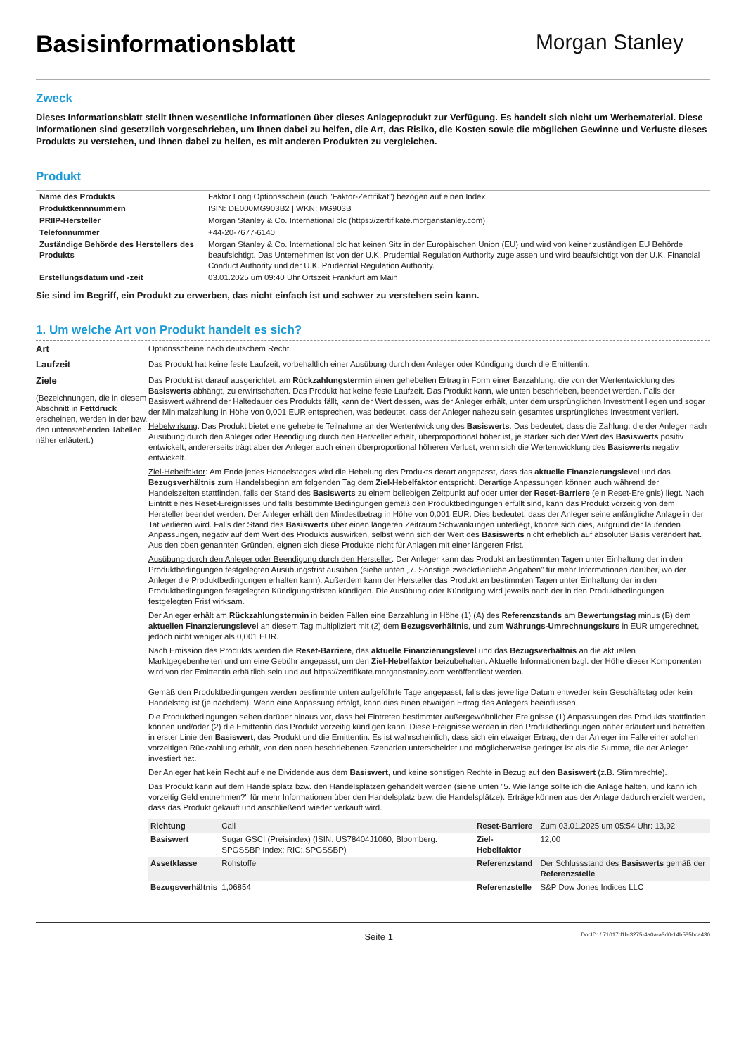Basisinformationsblatt
Morgan Stanley
Zweck
Dieses Informationsblatt stellt Ihnen wesentliche Informationen über dieses Anlageprodukt zur Verfügung. Es handelt sich nicht um Werbematerial. Diese Informationen sind gesetzlich vorgeschrieben, um Ihnen dabei zu helfen, die Art, das Risiko, die Kosten sowie die möglichen Gewinne und Verluste dieses Produkts zu verstehen, und Ihnen dabei zu helfen, es mit anderen Produkten zu vergleichen.
Produkt
| Name des Produkts | Faktor Long Optionsschein (auch "Faktor-Zertifikat") bezogen auf einen Index |
| Produktkennnummern | ISIN: DE000MG903B2 / WKN: MG903B |
| PRIIP-Hersteller | Morgan Stanley & Co. International plc (https://zertifikate.morganstanley.com) |
| Telefonnummer | +44-20-7677-6140 |
| Zuständige Behörde des Herstellers des Produkts | Morgan Stanley & Co. International plc hat keinen Sitz in der Europäischen Union (EU) und wird von keiner zuständigen EU Behörde beaufsichtigt. Das Unternehmen ist von der U.K. Prudential Regulation Authority zugelassen und wird beaufsichtigt von der U.K. Financial Conduct Authority und der U.K. Prudential Regulation Authority. |
| Erstellungsdatum und -zeit | 03.01.2025 um 09:40 Uhr Ortszeit Frankfurt am Main |
Sie sind im Begriff, ein Produkt zu erwerben, das nicht einfach ist und schwer zu verstehen sein kann.
1. Um welche Art von Produkt handelt es sich?
Art Optionsscheine nach deutschem Recht
Laufzeit Das Produkt hat keine feste Laufzeit, vorbehaltlich einer Ausübung durch den Anleger oder Kündigung durch die Emittentin.
Ziele
(Bezeichnungen, die in diesem Abschnitt in Fettdruck erscheinen, werden in der bzw. den untenstehenden Tabellen näher erläutert.)
Das Produkt ist darauf ausgerichtet, am Rückzahlungstermin einen gehebelten Ertrag in Form einer Barzahlung, die von der Wertentwicklung des Basiswerts abhängt, zu erwirtschaften. Das Produkt hat keine feste Laufzeit. Das Produkt kann, wie unten beschrieben, beendet werden. Falls der Basiswert während der Haltedauer des Produkts fällt, kann der Wert dessen, was der Anleger erhält, unter dem ursprünglichen Investment liegen und sogar der Minimalzahlung in Höhe von 0,001 EUR entsprechen, was bedeutet, dass der Anleger nahezu sein gesamtes ursprüngliches Investment verliert.
Hebelwirkung: Das Produkt bietet eine gehebelte Teilnahme an der Wertentwicklung des Basiswerts. Das bedeutet, dass die Zahlung, die der Anleger nach Ausübung durch den Anleger oder Beendigung durch den Hersteller erhält, überproportional höher ist, je stärker sich der Wert des Basiswerts positiv entwickelt, andererseits trägt aber der Anleger auch einen überproportional höheren Verlust, wenn sich die Wertentwicklung des Basiswerts negativ entwickelt.
Ziel-Hebelfaktor: Am Ende jedes Handelstages wird die Hebelung des Produkts derart angepasst, dass das aktuelle Finanzierungslevel und das Bezugsverhältnis zum Handelsbeginn am folgenden Tag dem Ziel-Hebelfaktor entspricht. Derartige Anpassungen können auch während der Handelszeiten stattfinden, falls der Stand des Basiswerts zu einem beliebigen Zeitpunkt auf oder unter der Reset-Barriere (ein Reset-Ereignis) liegt. Nach Eintritt eines Reset-Ereignisses und falls bestimmte Bedingungen gemäß den Produktbedingungen erfüllt sind, kann das Produkt vorzeitig von dem Hersteller beendet werden. Der Anleger erhält den Mindestbetrag in Höhe von 0,001 EUR. Dies bedeutet, dass der Anleger seine anfängliche Anlage in der Tat verlieren wird. Falls der Stand des Basiswerts über einen längeren Zeitraum Schwankungen unterliegt, könnte sich dies, aufgrund der laufenden Anpassungen, negativ auf dem Wert des Produkts auswirken, selbst wenn sich der Wert des Basiswerts nicht erheblich auf absoluter Basis verändert hat. Aus den oben genannten Gründen, eignen sich diese Produkte nicht für Anlagen mit einer längeren Frist.
Ausübung durch den Anleger oder Beendigung durch den Hersteller: Der Anleger kann das Produkt an bestimmten Tagen unter Einhaltung der in den Produktbedingungen festgelegten Ausübungsfrist ausüben (siehe unten „7. Sonstige zweckdienliche Angaben" für mehr Informationen darüber, wo der Anleger die Produktbedingungen erhalten kann). Außerdem kann der Hersteller das Produkt an bestimmten Tagen unter Einhaltung der in den Produktbedingungen festgelegten Kündigungsfristen kündigen. Die Ausübung oder Kündigung wird jeweils nach der in den Produktbedingungen festgelegten Frist wirksam.
Der Anleger erhält am Rückzahlungstermin in beiden Fällen eine Barzahlung in Höhe (1) (A) des Referenzstands am Bewertungstag minus (B) dem aktuellen Finanzierungslevel an diesem Tag multipliziert mit (2) dem Bezugsverhältnis, und zum Währungs-Umrechnungskurs in EUR umgerechnet, jedoch nicht weniger als 0,001 EUR.
Nach Emission des Produkts werden die Reset-Barriere, das aktuelle Finanzierungslevel und das Bezugsverhältnis an die aktuellen Marktgegebenheiten und um eine Gebühr angepasst, um den Ziel-Hebelfaktor beizubehalten. Aktuelle Informationen bzgl. der Höhe dieser Komponenten wird von der Emittentin erhältlich sein und auf https://zertifikate.morganstanley.com veröffentlicht werden.
Gemäß den Produktbedingungen werden bestimmte unten aufgeführte Tage angepasst, falls das jeweilige Datum entweder kein Geschäftstag oder kein Handelstag ist (je nachdem). Wenn eine Anpassung erfolgt, kann dies einen etwaigen Ertrag des Anlegers beeinflussen.
Die Produktbedingungen sehen darüber hinaus vor, dass bei Eintreten bestimmter außergewöhnlicher Ereignisse (1) Anpassungen des Produkts stattfinden können und/oder (2) die Emittentin das Produkt vorzeitig kündigen kann. Diese Ereignisse werden in den Produktbedingungen näher erläutert und betreffen in erster Linie den Basiswert, das Produkt und die Emittentin. Es ist wahrscheinlich, dass sich ein etwaiger Ertrag, den der Anleger im Falle einer solchen vorzeitigen Rückzahlung erhält, von den oben beschriebenen Szenarien unterscheidet und möglicherweise geringer ist als die Summe, die der Anleger investiert hat.
Der Anleger hat kein Recht auf eine Dividende aus dem Basiswert, und keine sonstigen Rechte in Bezug auf den Basiswert (z.B. Stimmrechte).
Das Produkt kann auf dem Handelsplatz bzw. den Handelsplätzen gehandelt werden (siehe unten "5. Wie lange sollte ich die Anlage halten, und kann ich vorzeitig Geld entnehmen?" für mehr Informationen über den Handelsplatz bzw. die Handelsplätze). Erträge können aus der Anlage dadurch erzielt werden, dass das Produkt gekauft und anschließend wieder verkauft wird.
| Richtung | Call | Reset-Barriere | Zum 03.01.2025 um 05:54 Uhr: 13,92 |
| Basiswert | Sugar GSCI (Preisindex) (ISIN: US78404J1060; Bloomberg: SPGSSBP Index; RIC:.SPGSSBP) | Ziel-Hebelfaktor | 12,00 |
| Assetklasse | Rohstoffe | Referenzstand | Der Schlussstand des Basiswerts gemäß der Referenzstelle |
| Bezugsverhältnis | 1,06854 | Referenzstelle | S&P Dow Jones Indices LLC |
Seite 1 DocID: / 71017d1b-3275-4a0a-a3d0-14b535bca430